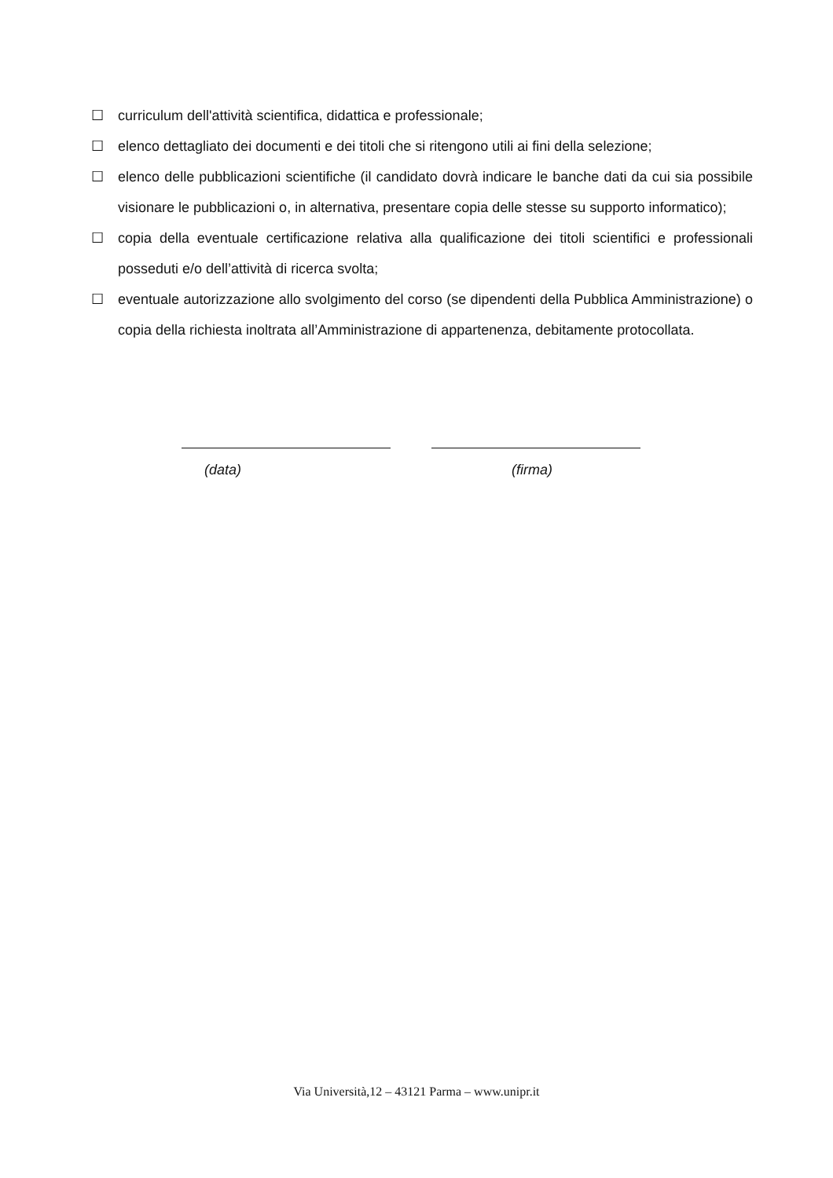☐ curriculum dell'attività scientifica, didattica e professionale;
☐ elenco dettagliato dei documenti e dei titoli che si ritengono utili ai fini della selezione;
☐ elenco delle pubblicazioni scientifiche (il candidato dovrà indicare le banche dati da cui sia possibile visionare le pubblicazioni o, in alternativa, presentare copia delle stesse su supporto informatico);
☐ copia della eventuale certificazione relativa alla qualificazione dei titoli scientifici e professionali posseduti e/o dell’attività di ricerca svolta;
☐ eventuale autorizzazione allo svolgimento del corso (se dipendenti della Pubblica Amministrazione) o copia della richiesta inoltrata all’Amministrazione di appartenenza, debitamente protocollata.
(data) (firma)
Via Università,12 – 43121 Parma – www.unipr.it